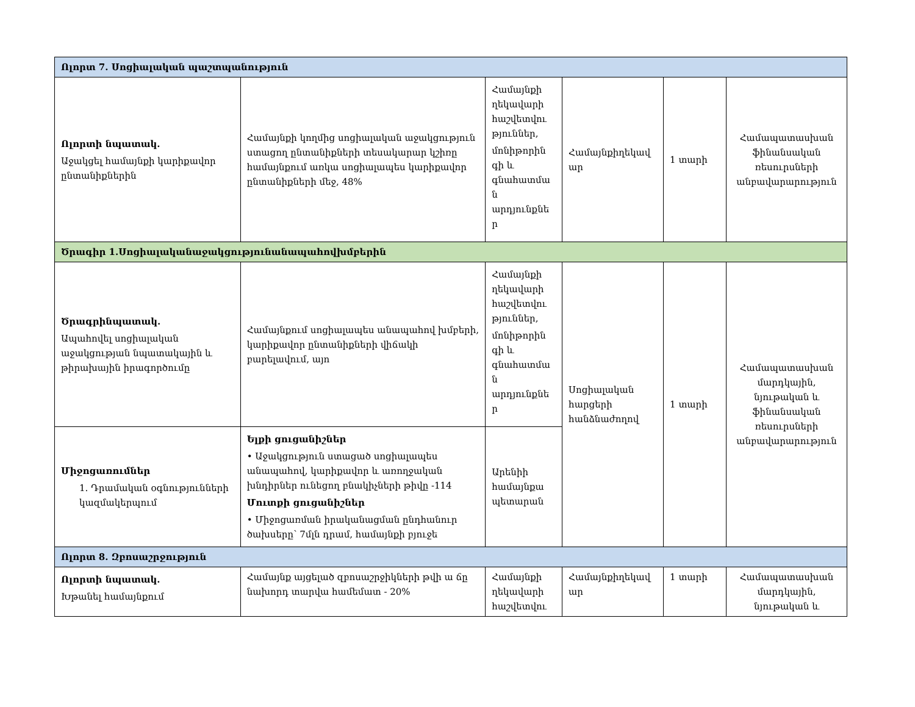| Ոլորտ 7. Սոցիալական պաշտպանություն | | | | | |
| Ոլորտի նպատակ. Աջակցել համայնքի կարիքավոր ընտանիքներին | Համայնքի կողմից սոցիալական աջակցություն ստացող ընտանիքների տեսակարար կշիռը համայնքում առկա սոցիալապես կարիքավոր ընտանիքների մեջ, 48% | Համայնքի ղեկավարի հաշվետվու թյուններ, մոնիթորին գի և գնահատմա ն արդյունքնե ր | Համայնքիղեկավ ար | 1 տարի | Համապատասխան ֆինանսական ռեսուրսների անբավարարություն |
| Ծրագիր 1.Սոցիալականաջակցությունանապահովխմբերին | | | | | |
| Ծրագրինպատակ. Ապահովել սոցիալական աջակցության նպատակային և թիրախային իրագործումը | Համայնքում սոցիալապես անապահով խմբերի, կարիքավոր ընտանիքների վիճակի բարելավում, այո | Համայնքի ղեկավարի հաշվետվու թյուններ, մոնիթորին գի և գնահատմա ն արդյունքնե ր | Սոցիալական հարցերի հանձնաժողով | 1 տարի | Համապատասխան մարդկային, նյութական և ֆինանսական ռեսուրսների անբավարարություն |
| Միջոցառումներ 1. Դրամական օգնությունների կազմակերպում | Ելքի ցուցանիշներ • Աջակցություն ստացած սոցիալապես անապահով, կարիքավոր և առողջական խնդիրներ ունեցող բնակիչների թիվը -114 Մուտքի ցուցանիշներ • Միջոցառման իրականացման ընդհանուր ծախսերը՝ 7մլն դրամ, համայնքի բյուջե | Արենիի համայնքա պետարան | | | |
| Ոլորտ 8. Զբոսաշրջություն | | | | | |
| Ոլորտի նպատակ. Խթանել համայնքում | Համայնք այցելած զբոսաշրջիկների թվի ա ճը նախորդ տարվա համեմատ - 20% | Համայնքի ղեկավարի հաշվետվու | Համայնքիղեկավ ար | 1 տարի | Համապատասխան մարդկային, նյութական և |